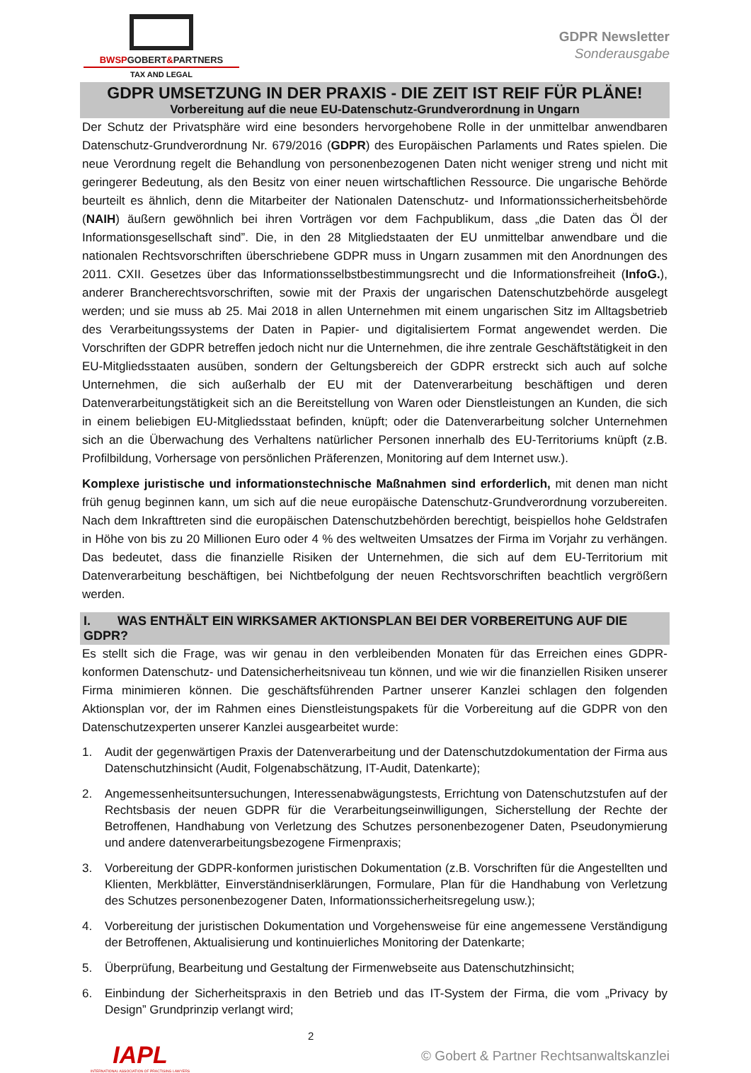BWSPGOBERT&PARTNERS
TAX AND LEGAL
GDPR Newsletter
Sonderausgabe
GDPR UMSETZUNG IN DER PRAXIS - DIE ZEIT IST REIF FÜR PLÄNE!
Vorbereitung auf die neue EU-Datenschutz-Grundverordnung in Ungarn
Der Schutz der Privatsphäre wird eine besonders hervorgehobene Rolle in der unmittelbar anwendbaren Datenschutz-Grundverordnung Nr. 679/2016 (GDPR) des Europäischen Parlaments und Rates spielen. Die neue Verordnung regelt die Behandlung von personenbezogenen Daten nicht weniger streng und nicht mit geringerer Bedeutung, als den Besitz von einer neuen wirtschaftlichen Ressource. Die ungarische Behörde beurteilt es ähnlich, denn die Mitarbeiter der Nationalen Datenschutz- und Informationssicherheitsbehörde (NAIH) äußern gewöhnlich bei ihren Vorträgen vor dem Fachpublikum, dass „die Daten das Öl der Informationsgesellschaft sind”. Die, in den 28 Mitgliedstaaten der EU unmittelbar anwendbare und die nationalen Rechtsvorschriften überschriebene GDPR muss in Ungarn zusammen mit den Anordnungen des 2011. CXII. Gesetzes über das Informationsselbstbestimmungsrecht und die Informationsfreiheit (InfoG.), anderer Brancherechtsvorschriften, sowie mit der Praxis der ungarischen Datenschutzbehörde ausgelegt werden; und sie muss ab 25. Mai 2018 in allen Unternehmen mit einem ungarischen Sitz im Alltagsbetrieb des Verarbeitungssystems der Daten in Papier- und digitalisiertem Format angewendet werden. Die Vorschriften der GDPR betreffen jedoch nicht nur die Unternehmen, die ihre zentrale Geschäftstätigkeit in den EU-Mitgliedsstaaten ausüben, sondern der Geltungsbereich der GDPR erstreckt sich auch auf solche Unternehmen, die sich außerhalb der EU mit der Datenverarbeitung beschäftigen und deren Datenverarbeitungstätigkeit sich an die Bereitstellung von Waren oder Dienstleistungen an Kunden, die sich in einem beliebigen EU-Mitgliedsstaat befinden, knüpft; oder die Datenverarbeitung solcher Unternehmen sich an die Überwachung des Verhaltens natürlicher Personen innerhalb des EU-Territoriums knüpft (z.B. Profilbildung, Vorhersage von persönlichen Präferenzen, Monitoring auf dem Internet usw.).
Komplexe juristische und informationstechnische Maßnahmen sind erforderlich, mit denen man nicht früh genug beginnen kann, um sich auf die neue europäische Datenschutz-Grundverordnung vorzubereiten. Nach dem Inkrafttreten sind die europäischen Datenschutzbehörden berechtigt, beispiellos hohe Geldstrafen in Höhe von bis zu 20 Millionen Euro oder 4 % des weltweiten Umsatzes der Firma im Vorjahr zu verhängen. Das bedeutet, dass die finanzielle Risiken der Unternehmen, die sich auf dem EU-Territorium mit Datenverarbeitung beschäftigen, bei Nichtbefolgung der neuen Rechtsvorschriften beachtlich vergrößern werden.
I. WAS ENTHÄLT EIN WIRKSAMER AKTIONSPLAN BEI DER VORBEREITUNG AUF DIE GDPR?
Es stellt sich die Frage, was wir genau in den verbleibenden Monaten für das Erreichen eines GDPR-konformen Datenschutz- und Datensicherheitsniveau tun können, und wie wir die finanziellen Risiken unserer Firma minimieren können. Die geschäftsführenden Partner unserer Kanzlei schlagen den folgenden Aktionsplan vor, der im Rahmen eines Dienstleistungspakets für die Vorbereitung auf die GDPR von den Datenschutzexperten unserer Kanzlei ausgearbeitet wurde:
1. Audit der gegenwärtigen Praxis der Datenverarbeitung und der Datenschutzdokumentation der Firma aus Datenschutzhinsicht (Audit, Folgenabschätzung, IT-Audit, Datenkarte);
2. Angemessenheitsuntersuchungen, Interessenabwägungstests, Errichtung von Datenschutzstufen auf der Rechtsbasis der neuen GDPR für die Verarbeitungseinwilligungen, Sicherstellung der Rechte der Betroffenen, Handhabung von Verletzung des Schutzes personenbezogener Daten, Pseudonymierung und andere datenverarbeitungsbezogene Firmenpraxis;
3. Vorbereitung der GDPR-konformen juristischen Dokumentation (z.B. Vorschriften für die Angestellten und Klienten, Merkblätter, Einverständniserklärungen, Formulare, Plan für die Handhabung von Verletzung des Schutzes personenbezogener Daten, Informationssicherheitsregelung usw.);
4. Vorbereitung der juristischen Dokumentation und Vorgehensweise für eine angemessene Verständigung der Betroffenen, Aktualisierung und kontinuierliches Monitoring der Datenkarte;
5. Überprüfung, Bearbeitung und Gestaltung der Firmenwebseite aus Datenschutzhinsicht;
6. Einbindung der Sicherheitspraxis in den Betrieb und das IT-System der Firma, die vom „Privacy by Design” Grundprinzip verlangt wird;
IAPL
INTERNATIONAL ASSOCIATION OF PRACTISING LAWYERS
2
© Gobert & Partner Rechtsanwaltskanzlei